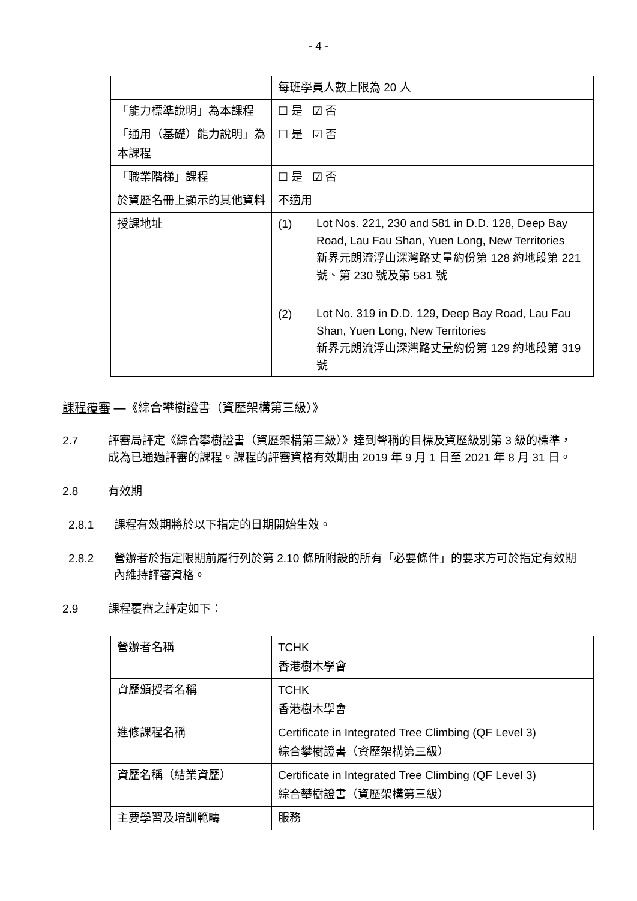- 4 -
| | 每班學員人數上限為 20 人 |
| 「能力標準說明」為本課程 | ☐ 是 ☑ 否 |
| 「通用（基礎）能力說明」為本課程 | ☐ 是 ☑ 否 |
| 「職業階梯」課程 | ☐ 是 ☑ 否 |
| 於資歷名冊上顯示的其他資料 | 不適用 |
| 授課地址 | (1) Lot Nos. 221, 230 and 581 in D.D. 128, Deep Bay Road, Lau Fau Shan, Yuen Long, New Territories 新界元朗流浮山深灣路丈量約份第 128 約地段第 221 號、第 230 號及第 581 號 (2) Lot No. 319 in D.D. 129, Deep Bay Road, Lau Fau Shan, Yuen Long, New Territories 新界元朗流浮山深灣路丈量約份第 129 約地段第 319 號 |
課程覆審 —《綜合攀樹證書（資歷架構第三級）》
2.7 評審局評定《綜合攀樹證書（資歷架構第三級）》達到聲稱的目標及資歷級別第 3 級的標準，成為已通過評審的課程。課程的評審資格有效期由 2019 年 9 月 1 日至 2021 年 8 月 31 日。
2.8 有效期
2.8.1 課程有效期將於以下指定的日期開始生效。
2.8.2 營辦者於指定限期前履行列於第 2.10 條所附設的所有「必要條件」的要求方可於指定有效期內維持評審資格。
2.9 課程覆審之評定如下：
| 營辦者名稱 | TCHK 香港樹木學會 |
| 資歷頒授者名稱 | TCHK 香港樹木學會 |
| 進修課程名稱 | Certificate in Integrated Tree Climbing (QF Level 3) 綜合攀樹證書（資歷架構第三級） |
| 資歷名稱（結業資歷） | Certificate in Integrated Tree Climbing (QF Level 3) 綜合攀樹證書（資歷架構第三級） |
| 主要學習及培訓範疇 | 服務 |